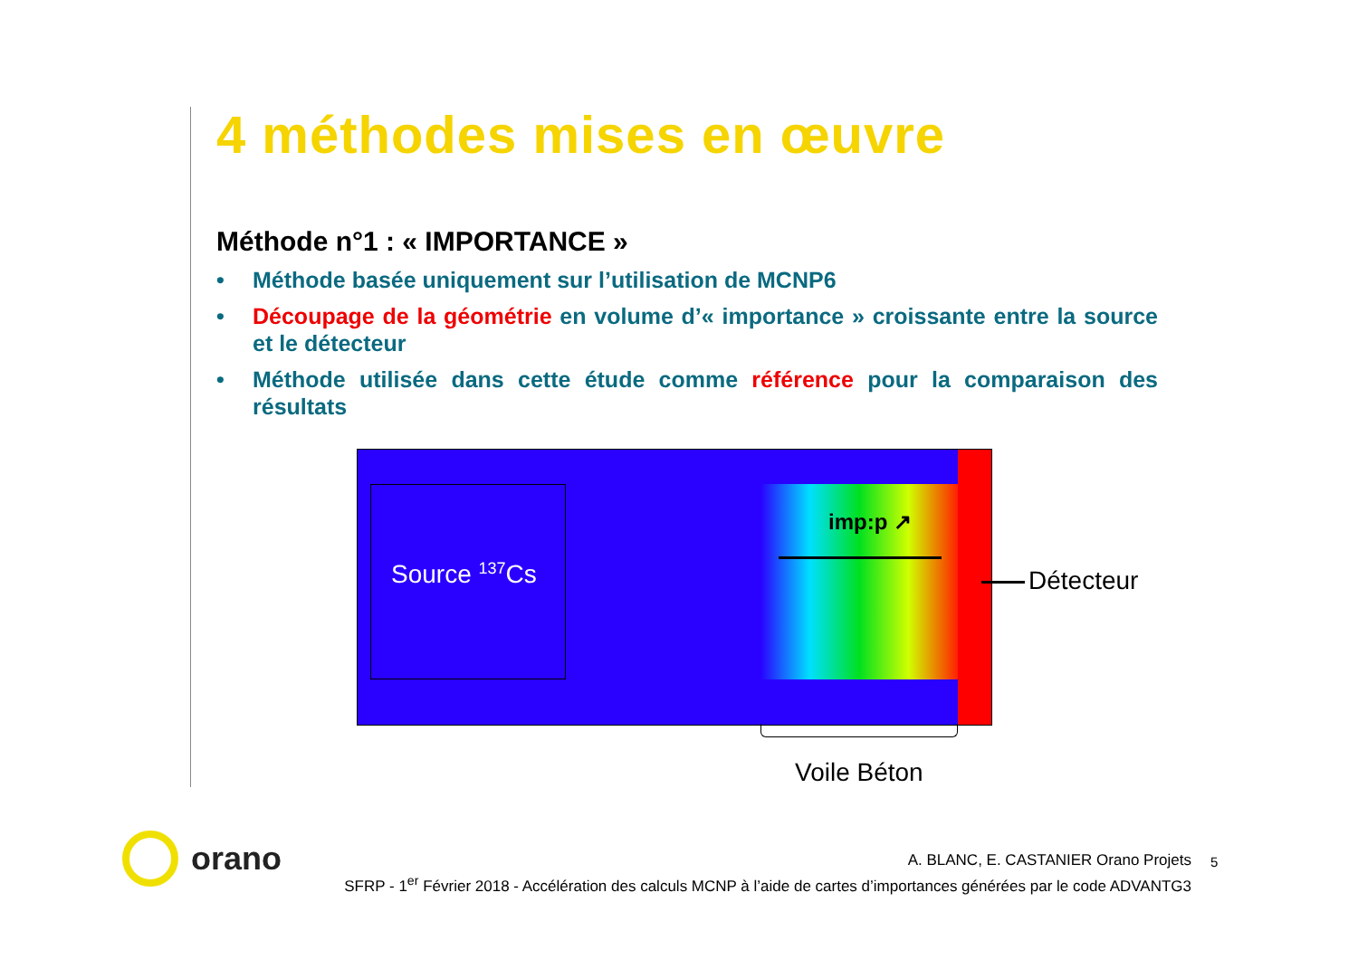4 méthodes mises en œuvre
Méthode n°1 : « IMPORTANCE »
• Méthode basée uniquement sur l’utilisation de MCNP6
• Découpage de la géométrie en volume d’« importance » croissante entre la source et le détecteur
• Méthode utilisée dans cette étude comme référence pour la comparaison des résultats
Source <sup>137</sup>Cs
imp:p ↗
Détecteur
Voile Béton
orano
A. BLANC, E. CASTANIER Orano Projets
SFRP - 1<sup>er</sup> Février 2018 - Accélération des calculs MCNP à l’aide de cartes d’importances générées par le code ADVANTG3
5